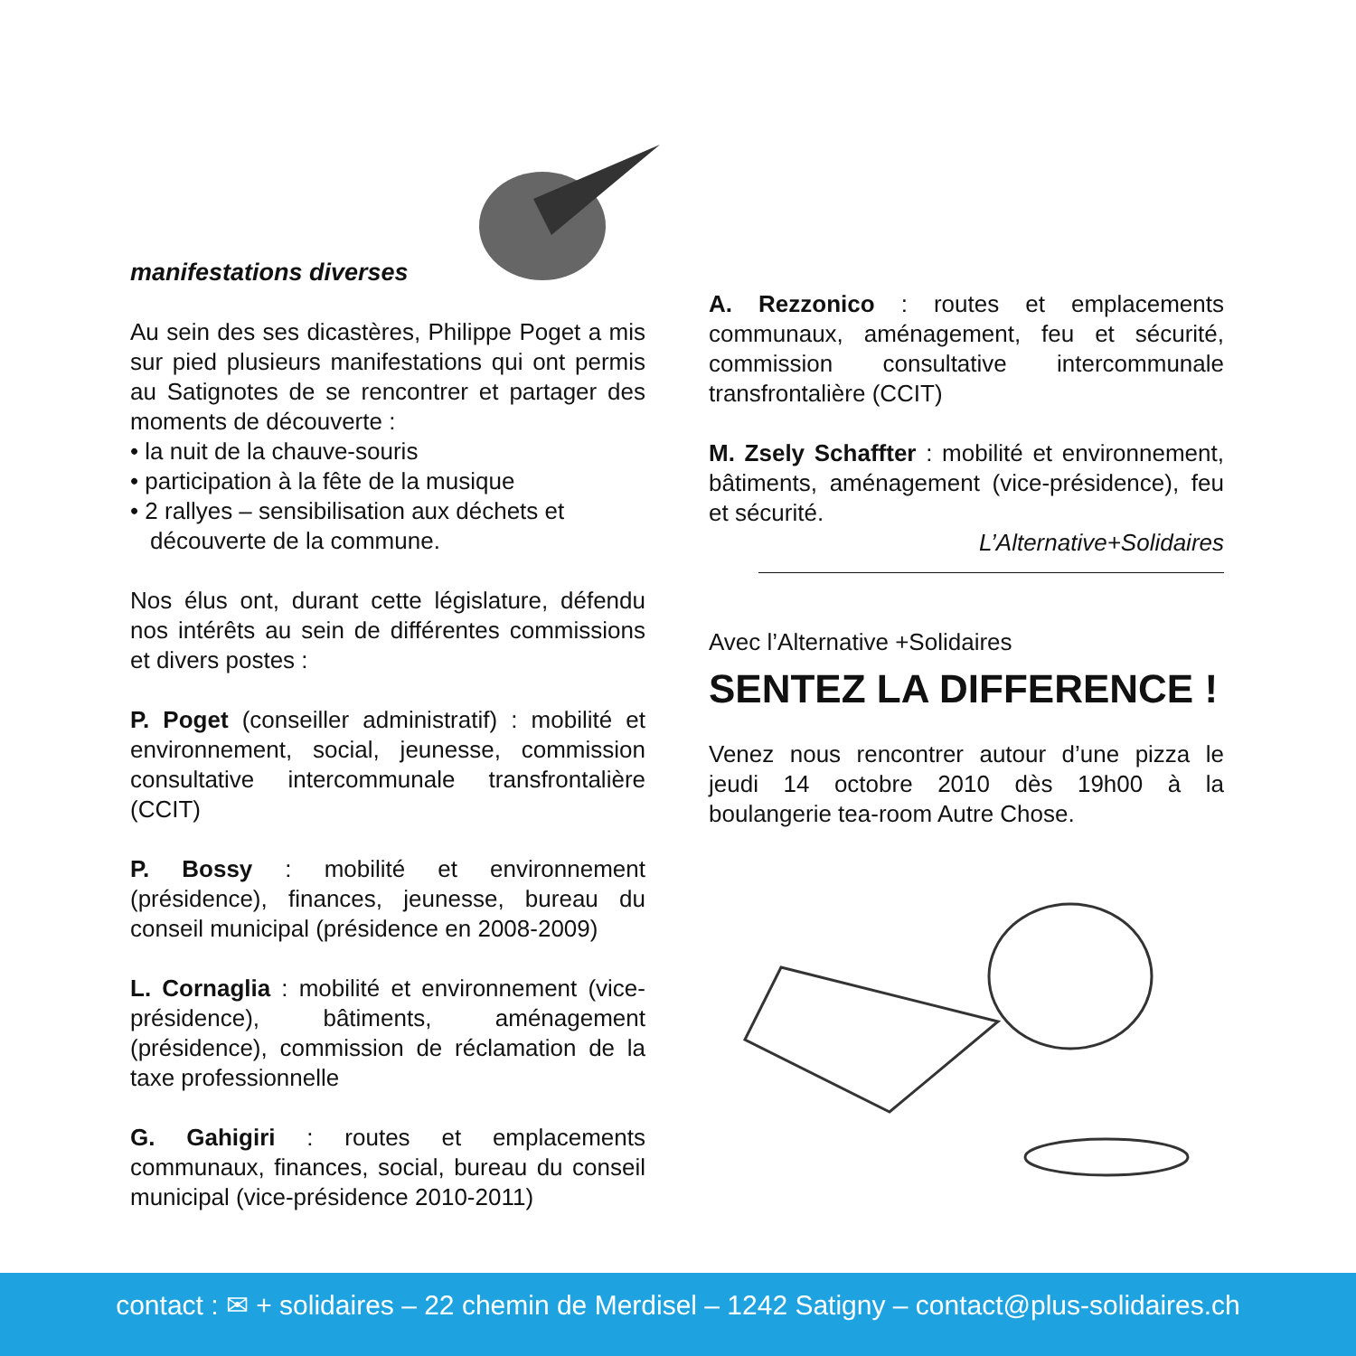manifestations diverses
Au sein des ses dicastères, Philippe Poget a mis sur pied plusieurs manifestations qui ont permis au Satignotes de se rencontrer et partager des moments de découverte :
• la nuit de la chauve-souris
• participation à la fête de la musique
• 2 rallyes – sensibilisation aux déchets et découverte de la commune.
Nos élus ont, durant cette législature, défendu nos intérêts au sein de différentes commissions et divers postes :
P. Poget (conseiller administratif) : mobilité et environnement, social, jeunesse, commission consultative intercommunale transfrontalière (CCIT)
P. Bossy : mobilité et environnement (présidence), finances, jeunesse, bureau du conseil municipal (présidence en 2008-2009)
L. Cornaglia : mobilité et environnement (vice-présidence), bâtiments, aménagement (présidence), commission de réclamation de la taxe professionnelle
G. Gahigiri : routes et emplacements communaux, finances, social, bureau du conseil municipal (vice-présidence 2010-2011)
A. Rezzonico : routes et emplacements communaux, aménagement, feu et sécurité, commission consultative intercommunale transfrontalière (CCIT)
M. Zsely Schaffter : mobilité et environnement, bâtiments, aménagement (vice-présidence), feu et sécurité.
L’Alternative+Solidaires
Avec l’Alternative +Solidaires
SENTEZ LA DIFFERENCE !
Venez nous rencontrer autour d’une pizza le jeudi 14 octobre 2010 dès 19h00 à la boulangerie tea-room Autre Chose.
contact : ✉ + solidaires – 22 chemin de Merdisel – 1242 Satigny – contact@plus-solidaires.ch